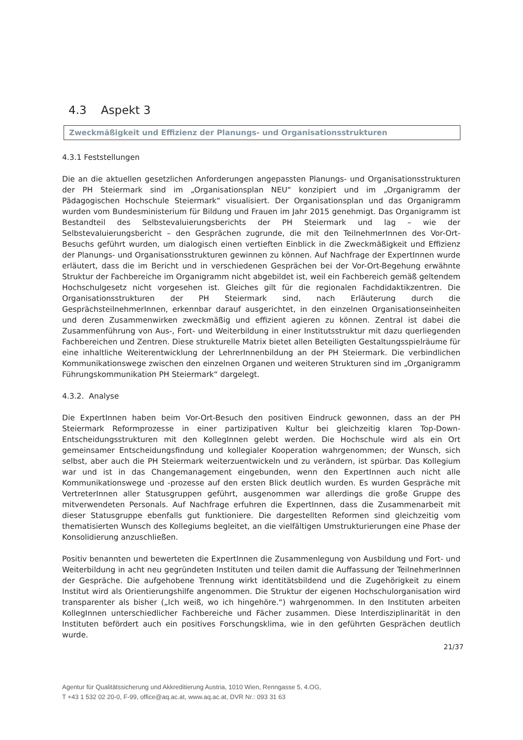4.3 Aspekt 3
Zweckmäßigkeit und Effizienz der Planungs- und Organisationsstrukturen
4.3.1 Feststellungen
Die an die aktuellen gesetzlichen Anforderungen angepassten Planungs- und Organisationsstrukturen der PH Steiermark sind im „Organisationsplan NEU“ konzipiert und im „Organigramm der Pädagogischen Hochschule Steiermark“ visualisiert. Der Organisationsplan und das Organigramm wurden vom Bundesministerium für Bildung und Frauen im Jahr 2015 genehmigt. Das Organigramm ist Bestandteil des Selbstevaluierungsberichts der PH Steiermark und lag – wie der Selbstevaluierungsbericht – den Gesprächen zugrunde, die mit den TeilnehmerInnen des Vor-Ort-Besuchs geführt wurden, um dialogisch einen vertieften Einblick in die Zweckmäßigkeit und Effizienz der Planungs- und Organisationsstrukturen gewinnen zu können. Auf Nachfrage der ExpertInnen wurde erläutert, dass die im Bericht und in verschiedenen Gesprächen bei der Vor-Ort-Begehung erwähnte Struktur der Fachbereiche im Organigramm nicht abgebildet ist, weil ein Fachbereich gemäß geltendem Hochschulgesetz nicht vorgesehen ist. Gleiches gilt für die regionalen Fachdidaktikzentren. Die Organisationsstrukturen der PH Steiermark sind, nach Erläuterung durch die GesprächsteilnehmerInnen, erkennbar darauf ausgerichtet, in den einzelnen Organisationseinheiten und deren Zusammenwirken zweckmäßig und effizient agieren zu können. Zentral ist dabei die Zusammenführung von Aus-, Fort- und Weiterbildung in einer Institutsstruktur mit dazu querliegenden Fachbereichen und Zentren. Diese strukturelle Matrix bietet allen Beteiligten Gestaltungsspielräume für eine inhaltliche Weiterentwicklung der LehrerInnenbildung an der PH Steiermark. Die verbindlichen Kommunikationswege zwischen den einzelnen Organen und weiteren Strukturen sind im „Organigramm Führungskommunikation PH Steiermark“ dargelegt.
4.3.2. Analyse
Die ExpertInnen haben beim Vor-Ort-Besuch den positiven Eindruck gewonnen, dass an der PH Steiermark Reformprozesse in einer partizipativen Kultur bei gleichzeitig klaren Top-Down-Entscheidungsstrukturen mit den KollegInnen gelebt werden. Die Hochschule wird als ein Ort gemeinsamer Entscheidungsfindung und kollegialer Kooperation wahrgenommen; der Wunsch, sich selbst, aber auch die PH Steiermark weiterzuentwickeln und zu verändern, ist spürbar. Das Kollegium war und ist in das Changemanagement eingebunden, wenn den ExpertInnen auch nicht alle Kommunikationswege und -prozesse auf den ersten Blick deutlich wurden. Es wurden Gespräche mit VertreterInnen aller Statusgruppen geführt, ausgenommen war allerdings die große Gruppe des mitverwendeten Personals. Auf Nachfrage erfuhren die ExpertInnen, dass die Zusammenarbeit mit dieser Statusgruppe ebenfalls gut funktioniere. Die dargestellten Reformen sind gleichzeitig vom thematisierten Wunsch des Kollegiums begleitet, an die vielfältigen Umstrukturierungen eine Phase der Konsolidierung anzuschließen.
Positiv benannten und bewerteten die ExpertInnen die Zusammenlegung von Ausbildung und Fort- und Weiterbildung in acht neu gegründeten Instituten und teilen damit die Auffassung der TeilnehmerInnen der Gespräche. Die aufgehobene Trennung wirkt identitätsbildend und die Zugehörigkeit zu einem Institut wird als Orientierungshilfe angenommen. Die Struktur der eigenen Hochschulorganisation wird transparenter als bisher („Ich weiß, wo ich hingehöre.“) wahrgenommen. In den Instituten arbeiten KollegInnen unterschiedlicher Fachbereiche und Fächer zusammen. Diese Interdisziplinarität in den Instituten befördert auch ein positives Forschungsklima, wie in den geführten Gesprächen deutlich wurde.
21/37
Agentur für Qualitätssicherung und Akkreditierung Austria, 1010 Wien, Renngasse 5, 4.OG,
T +43 1 532 02 20-0, F-99, office@aq.ac.at, www.aq.ac.at, DVR Nr.: 093 31 63